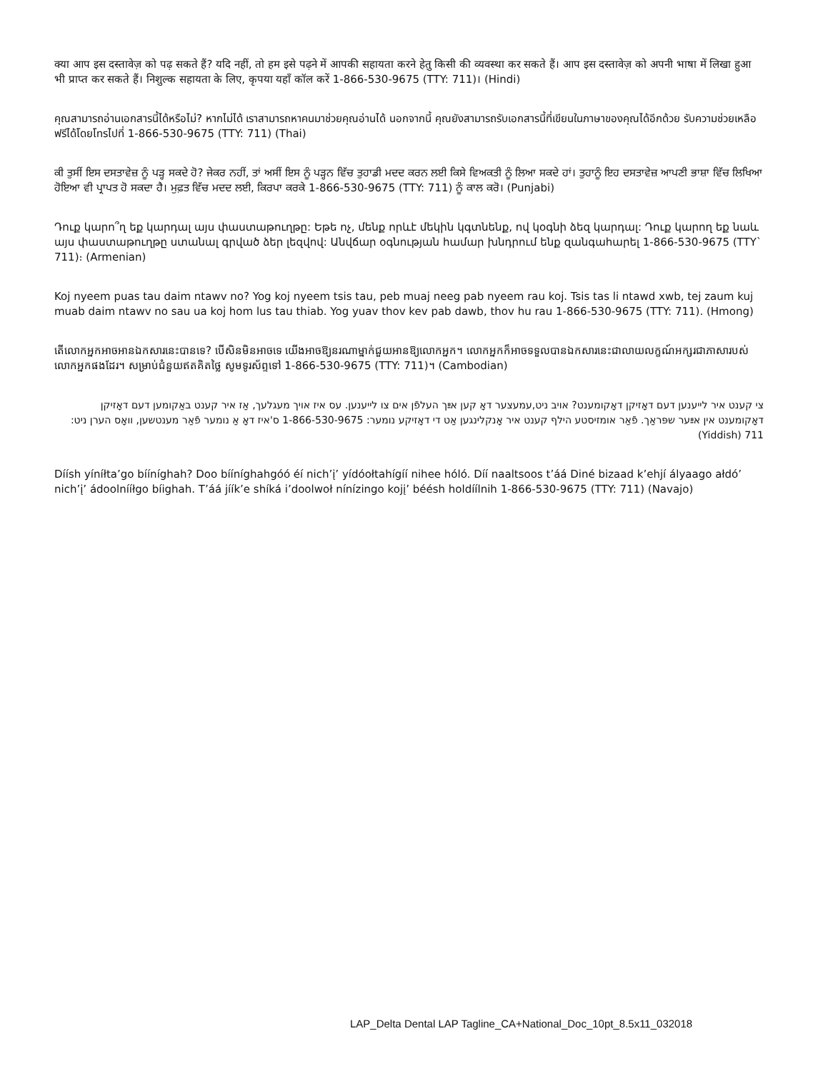क्या आप इस दस्तावेज़ को पढ़ सकते हैं? यदि नहीं, तो हम इसे पढ़ने में आपकी सहायता करने हेतु किसी की व्यवस्था कर सकते हैं। आप इस दस्तावेज़ को अपनी भाषा में लिखा हुआ भी प्राप्त कर सकते हैं। निशुल्क सहायता के लिए, कृपया यहाँ कॉल करें 1-866-530-9675 (TTY: 711)। (Hindi)
คุณสามารถอ่านเอกสารนี้ได้หรือไม่? หากไม่ได้ เราสามารถหาคนมาช่วยคุณอ่านได้ นอกจากนี้ คุณยังสามารถรับเอกสารนี้ที่เขียนในภาษาของคุณได้อีกด้วย รับความช่วยเหลือฟรีได้โดยโทรไปที่ 1-866-530-9675 (TTY: 711) (Thai)
ਕੀ ਤੁਸੀਂ ਇਸ ਦਸਤਾਵੇਜ਼ ਨੂੰ ਪੜ੍ਹ ਸਕਦੇ ਹੋ? ਜੇਕਰ ਨਹੀਂ, ਤਾਂ ਅਸੀਂ ਇਸ ਨੂੰ ਪੜ੍ਹਨ ਵਿੱਚ ਤੁਹਾਡੀ ਮਦਦ ਕਰਨ ਲਈ ਕਿਸੇ ਵਿਅਕਤੀ ਨੂੰ ਲਿਆ ਸਕਦੇ ਹਾਂ। ਤੁਹਾਨੂੰ ਇਹ ਦਸਤਾਵੇਜ਼ ਆਪਣੀ ਭਾਸ਼ਾ ਵਿੱਚ ਲਿਖਿਆ ਹੋਇਆ ਵੀ ਪ੍ਰਾਪਤ ਹੋ ਸਕਦਾ ਹੈ। ਮੁਫ਼ਤ ਵਿੱਚ ਮਦਦ ਲਈ, ਕਿਰਪਾ ਕਰਕੇ 1-866-530-9675 (TTY: 711) ਨੂੰ ਕਾਲ ਕਰੋ। (Punjabi)
Դուք կարո՞ղ եք կարդալ այս փաստաթուղթը: Եթե ոչ, մենք որևէ մեկին կգտնենք, ով կօգնի ձեզ կարդալ: Դուք կարող եք նաև այս փաստաթուղթը ստանալ գրված ձեր լեզվով: Անվճար օգնության համար խնդրում ենք զանգահարել 1-866-530-9675 (TTY` 711)։ (Armenian)
Koj nyeem puas tau daim ntawv no? Yog koj nyeem tsis tau, peb muaj neeg pab nyeem rau koj. Tsis tas li ntawd xwb, tej zaum kuj muab daim ntawv no sau ua koj hom lus tau thiab. Yog yuav thov kev pab dawb, thov hu rau 1-866-530-9675 (TTY: 711). (Hmong)
តើលោកអ្នកអាចអានឯកសារនេះបានទេ? បើសិនមិនអាចទេ យើងអាចឱ្យនរណាម្នាក់ជួយអានឱ្យលោកអ្នក។ លោកអ្នកក៏អាចទទួលបានឯកសារនេះជាលាយលក្ខណ៍អក្សរជាភាសារបស់លោកអ្នកផងដែរ។ សម្រាប់ជំនួយឥតគិតថ្លៃ សូមទូរស័ព្ទទៅ 1-866-530-9675 (TTY: 711)។ (Cambodian)
צי קענט איר לייענען דעם דאָזיקן דאָקומענט? אויב ניט,עמעצער דאָ קען אײַך העלפֿן אים צו לייענען. עס איז אויך מעגלעך, אַז איר קענט באַקומען דעם דאָזיקן דאָקומענט אין אײַער שפּראַך. פֿאַר אומזיסטע הילף קענט איר אָנקלינגען אַט די דאָזיקע נומער: 1-866-530-9675 ס'איז דאָ אַ נומער פֿאַר מענטשען, וואָס הערן ניט: 711 (Yiddish)
Díísh yíníłta’go bííníghah? Doo bííníghahgóó éí nich’į’ yídóołtahígíí nihee hóló. Díí naaltsoos t’áá Diné bizaad k’ehjí ályaago ałdó’ nich’į’ ádoolnííłgo bíighah. T’áá jíík’e shíká i’doolwoł nínízingo kojį’ béésh holdíílnih 1-866-530-9675 (TTY: 711) (Navajo)
LAP_Delta Dental LAP Tagline_CA+National_Doc_10pt_8.5x11_032018